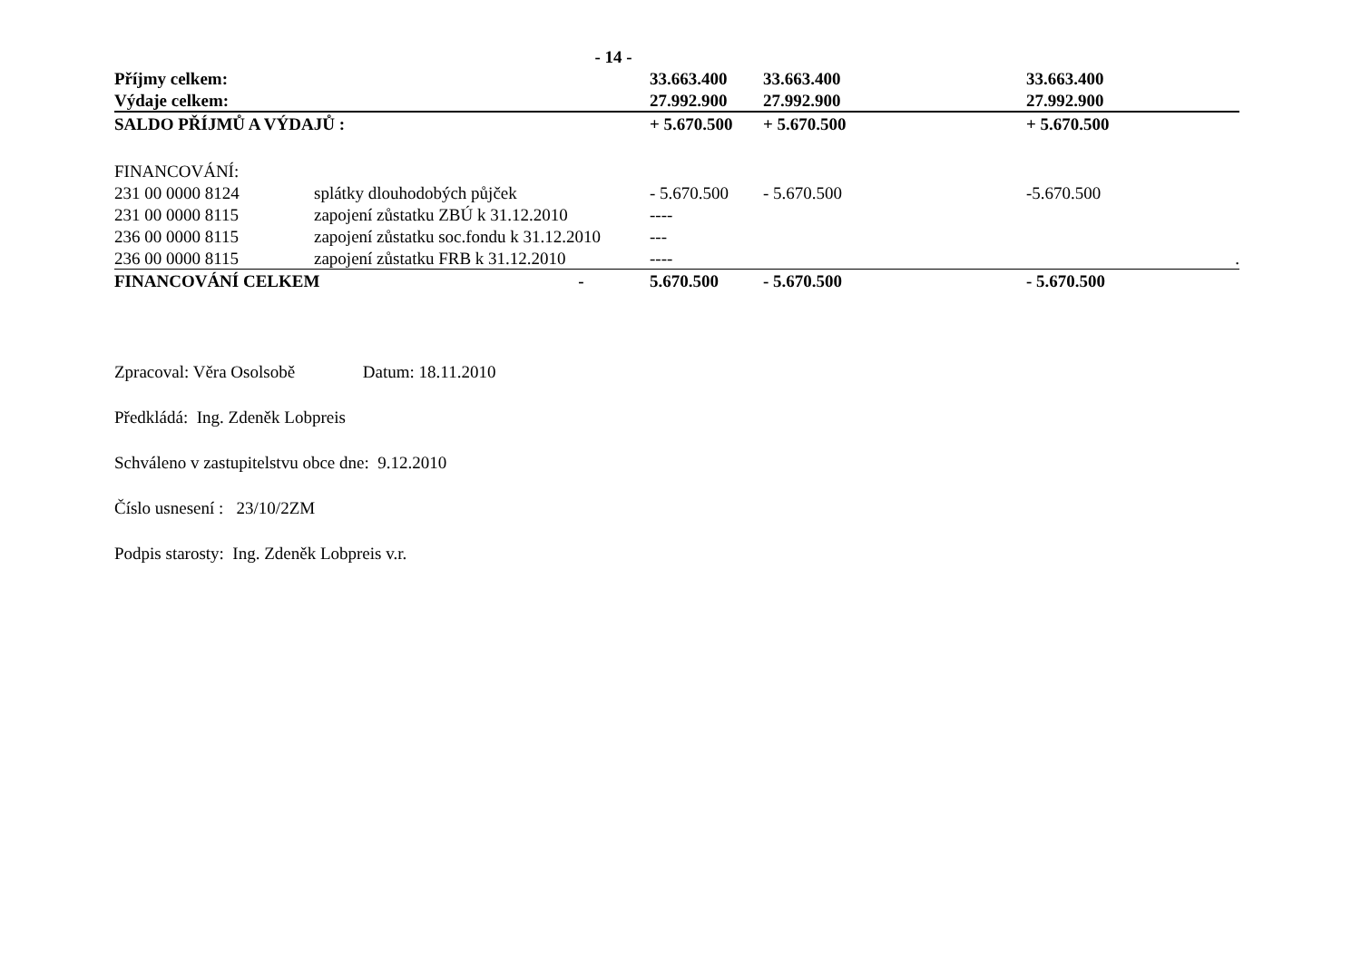- 14 -
| Příjmy celkem: | | 33.663.400 | 33.663.400 | 33.663.400 |
| Výdaje celkem: | | 27.992.900 | 27.992.900 | 27.992.900 |
| SALDO PŘÍJMŮ A VÝDAJŮ : | | + 5.670.500 | + 5.670.500 | + 5.670.500 |
| FINANCOVÁNÍ: | | | | |
| 231 00 0000 8124 | splátky dlouhodobých půjček | - 5.670.500 | - 5.670.500 | -5.670.500 |
| 231 00 0000 8115 | zapojení zůstatku ZBÚ k 31.12.2010 | ---- | | |
| 236 00 0000 8115 | zapojení zůstatku soc.fondu k 31.12.2010 | --- | | |
| 236 00 0000 8115 | zapojení zůstatku FRB k 31.12.2010 | ---- | | . |
| FINANCOVÁNÍ CELKEM - | | 5.670.500 | - 5.670.500 | - 5.670.500 |
Zpracoval: Věra Osolsobě Datum: 18.11.2010
Předkládá: Ing. Zdeněk Lobpreis
Schváleno v zastupitelstvu obce dne: 9.12.2010
Číslo usnesení : 23/10/2ZM
Podpis starosty: Ing. Zdeněk Lobpreis v.r.